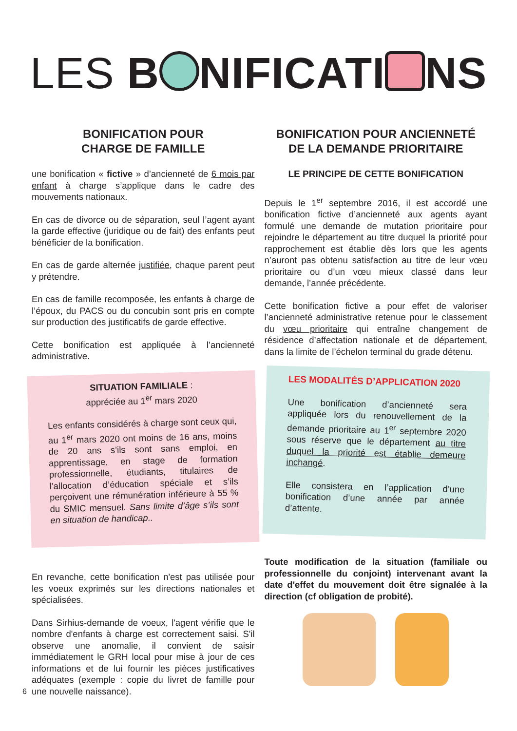LES B NIFICATI NS
BONIFICATION POUR
CHARGE DE FAMILLE
une bonification « fictive » d’ancienneté de 6 mois par enfant à charge s’applique dans le cadre des mouvements nationaux.
En cas de divorce ou de séparation, seul l’agent ayant la garde effective (juridique ou de fait) des enfants peut bénéficier de la bonification.
En cas de garde alternée justifiée, chaque parent peut y prétendre.
En cas de famille recomposée, les enfants à charge de l’époux, du PACS ou du concubin sont pris en compte sur production des justificatifs de garde effective.
Cette bonification est appliquée à l’ancienneté administrative.
SITUATION FAMILIALE :
appréciée au 1<sup>er</sup> mars 2020
Les enfants considérés à charge sont ceux qui, au 1<sup>er</sup> mars 2020 ont moins de 16 ans, moins de 20 ans s’ils sont sans emploi, en apprentissage, en stage de formation professionnelle, étudiants, titulaires de l’allocation d’éducation spéciale et s’ils perçoivent une rémunération inférieure à 55 % du SMIC mensuel. Sans limite d’âge s’ils sont en situation de handicap..
En revanche, cette bonification n'est pas utilisée pour les voeux exprimés sur les directions nationales et spécialisées.
Dans Sirhius-demande de voeux, l'agent vérifie que le nombre d'enfants à charge est correctement saisi. S'il observe une anomalie, il convient de saisir immédiatement le GRH local pour mise à jour de ces informations et de lui fournir les pièces justificatives adéquates (exemple : copie du livret de famille pour une nouvelle naissance).
BONIFICATION POUR ANCIENNETÉ
DE LA DEMANDE PRIORITAIRE
LE PRINCIPE DE CETTE BONIFICATION
Depuis le 1<sup>er</sup> septembre 2016, il est accordé une bonification fictive d’ancienneté aux agents ayant formulé une demande de mutation prioritaire pour rejoindre le département au titre duquel la priorité pour rapprochement est établie dès lors que les agents n’auront pas obtenu satisfaction au titre de leur vœu prioritaire ou d’un vœu mieux classé dans leur demande, l’année précédente.
Cette bonification fictive a pour effet de valoriser l’ancienneté administrative retenue pour le classement du vœu prioritaire qui entraîne changement de résidence d’affectation nationale et de département, dans la limite de l’échelon terminal du grade détenu.
LES MODALITÉS D’APPLICATION 2020
Une bonification d’ancienneté sera appliquée lors du renouvellement de la demande prioritaire au 1<sup>er</sup> septembre 2020 sous réserve que le département au titre duquel la priorité est établie demeure inchangé.
Elle consistera en l’application d’une bonification d’une année par année d’attente.
Toute modification de la situation (familiale ou professionnelle du conjoint) intervenant avant la date d'effet du mouvement doit être signalée à la direction (cf obligation de probité).
6